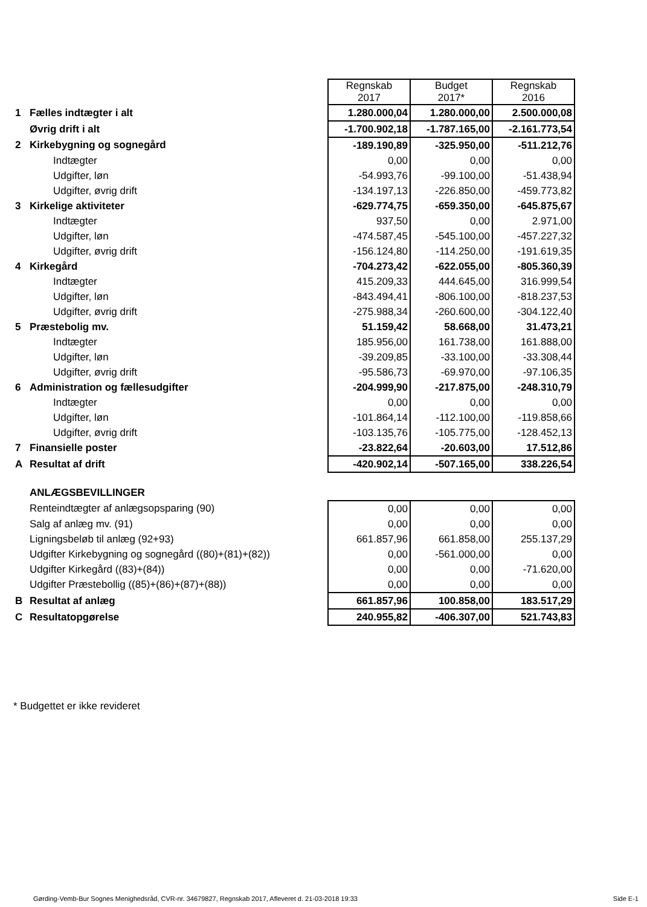| | | Regnskab 2017 | Budget 2017* | Regnskab 2016 |
| 1 | Fælles indtægter i alt | 1.280.000,04 | 1.280.000,00 | 2.500.000,08 |
| | Øvrig drift i alt | -1.700.902,18 | -1.787.165,00 | -2.161.773,54 |
| 2 | Kirkebygning og sognegård | -189.190,89 | -325.950,00 | -511.212,76 |
| | Indtægter | 0,00 | 0,00 | 0,00 |
| | Udgifter, løn | -54.993,76 | -99.100,00 | -51.438,94 |
| | Udgifter, øvrig drift | -134.197,13 | -226.850,00 | -459.773,82 |
| 3 | Kirkelige aktiviteter | -629.774,75 | -659.350,00 | -645.875,67 |
| | Indtægter | 937,50 | 0,00 | 2.971,00 |
| | Udgifter, løn | -474.587,45 | -545.100,00 | -457.227,32 |
| | Udgifter, øvrig drift | -156.124,80 | -114.250,00 | -191.619,35 |
| 4 | Kirkegård | -704.273,42 | -622.055,00 | -805.360,39 |
| | Indtægter | 415.209,33 | 444.645,00 | 316.999,54 |
| | Udgifter, løn | -843.494,41 | -806.100,00 | -818.237,53 |
| | Udgifter, øvrig drift | -275.988,34 | -260.600,00 | -304.122,40 |
| 5 | Præstebolig mv. | 51.159,42 | 58.668,00 | 31.473,21 |
| | Indtægter | 185.956,00 | 161.738,00 | 161.888,00 |
| | Udgifter, løn | -39.209,85 | -33.100,00 | -33.308,44 |
| | Udgifter, øvrig drift | -95.586,73 | -69.970,00 | -97.106,35 |
| 6 | Administration og fællesudgifter | -204.999,90 | -217.875,00 | -248.310,79 |
| | Indtægter | 0,00 | 0,00 | 0,00 |
| | Udgifter, løn | -101.864,14 | -112.100,00 | -119.858,66 |
| | Udgifter, øvrig drift | -103.135,76 | -105.775,00 | -128.452,13 |
| 7 | Finansielle poster | -23.822,64 | -20.603,00 | 17.512,86 |
| A | Resultat af drift | -420.902,14 | -507.165,00 | 338.226,54 |
| | ANLÆGSBEVILLINGER | | | |
| | Renteindtægter af anlægsopsparing (90) | 0,00 | 0,00 | 0,00 |
| | Salg af anlæg mv. (91) | 0,00 | 0,00 | 0,00 |
| | Ligningsbeløb til anlæg (92+93) | 661.857,96 | 661.858,00 | 255.137,29 |
| | Udgifter Kirkebygning og sognegård ((80)+(81)+(82)) | 0,00 | -561.000,00 | 0,00 |
| | Udgifter Kirkegård ((83)+(84)) | 0,00 | 0,00 | -71.620,00 |
| | Udgifter Præstebollig ((85)+(86)+(87)+(88)) | 0,00 | 0,00 | 0,00 |
| B | Resultat af anlæg | 661.857,96 | 100.858,00 | 183.517,29 |
| C | Resultatopgørelse | 240.955,82 | -406.307,00 | 521.743,83 |
* Budgettet er ikke revideret
Gørding-Vemb-Bur Sognes Menighedsråd, CVR-nr. 34679827, Regnskab 2017, Afleveret d. 21-03-2018 19:33
Side E-1